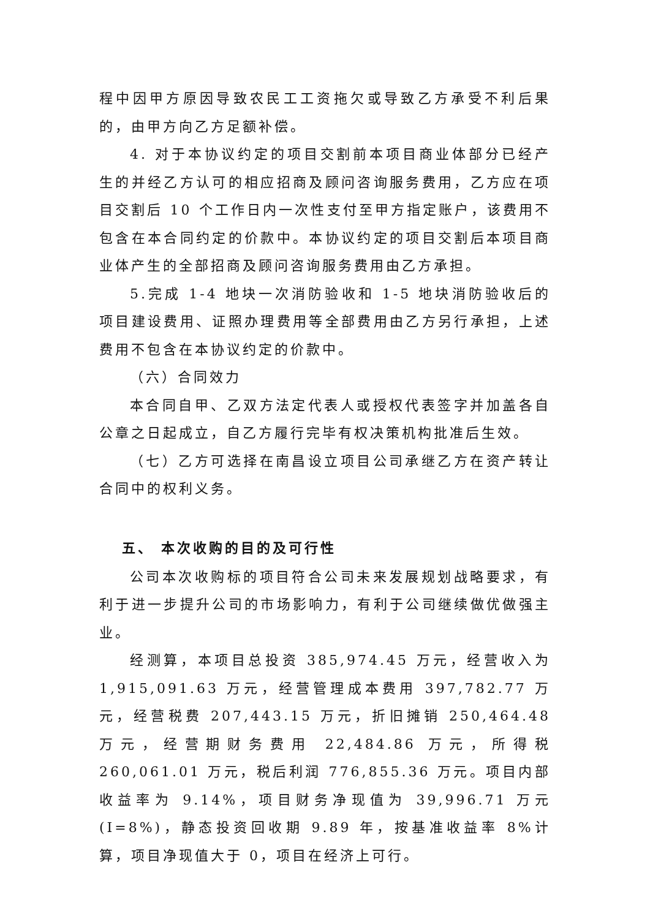程中因甲方原因导致农民工工资拖欠或导致乙方承受不利后果的，由甲方向乙方足额补偿。
4. 对于本协议约定的项目交割前本项目商业体部分已经产生的并经乙方认可的相应招商及顾问咨询服务费用，乙方应在项目交割后 10 个工作日内一次性支付至甲方指定账户，该费用不包含在本合同约定的价款中。本协议约定的项目交割后本项目商业体产生的全部招商及顾问咨询服务费用由乙方承担。
5.完成 1-4 地块一次消防验收和 1-5 地块消防验收后的项目建设费用、证照办理费用等全部费用由乙方另行承担，上述费用不包含在本协议约定的价款中。
（六）合同效力
本合同自甲、乙双方法定代表人或授权代表签字并加盖各自公章之日起成立，自乙方履行完毕有权决策机构批准后生效。
（七）乙方可选择在南昌设立项目公司承继乙方在资产转让合同中的权利义务。
五、 本次收购的目的及可行性
公司本次收购标的项目符合公司未来发展规划战略要求，有利于进一步提升公司的市场影响力，有利于公司继续做优做强主业。
经测算，本项目总投资 385,974.45 万元，经营收入为 1,915,091.63 万元，经营管理成本费用 397,782.77 万元，经营税费 207,443.15 万元，折旧摊销 250,464.48 万元，经营期财务费用 22,484.86 万元，所得税 260,061.01 万元，税后利润 776,855.36 万元。项目内部收益率为 9.14%，项目财务净现值为 39,996.71 万元(I=8%)，静态投资回收期 9.89 年，按基准收益率 8%计算，项目净现值大于 0，项目在经济上可行。